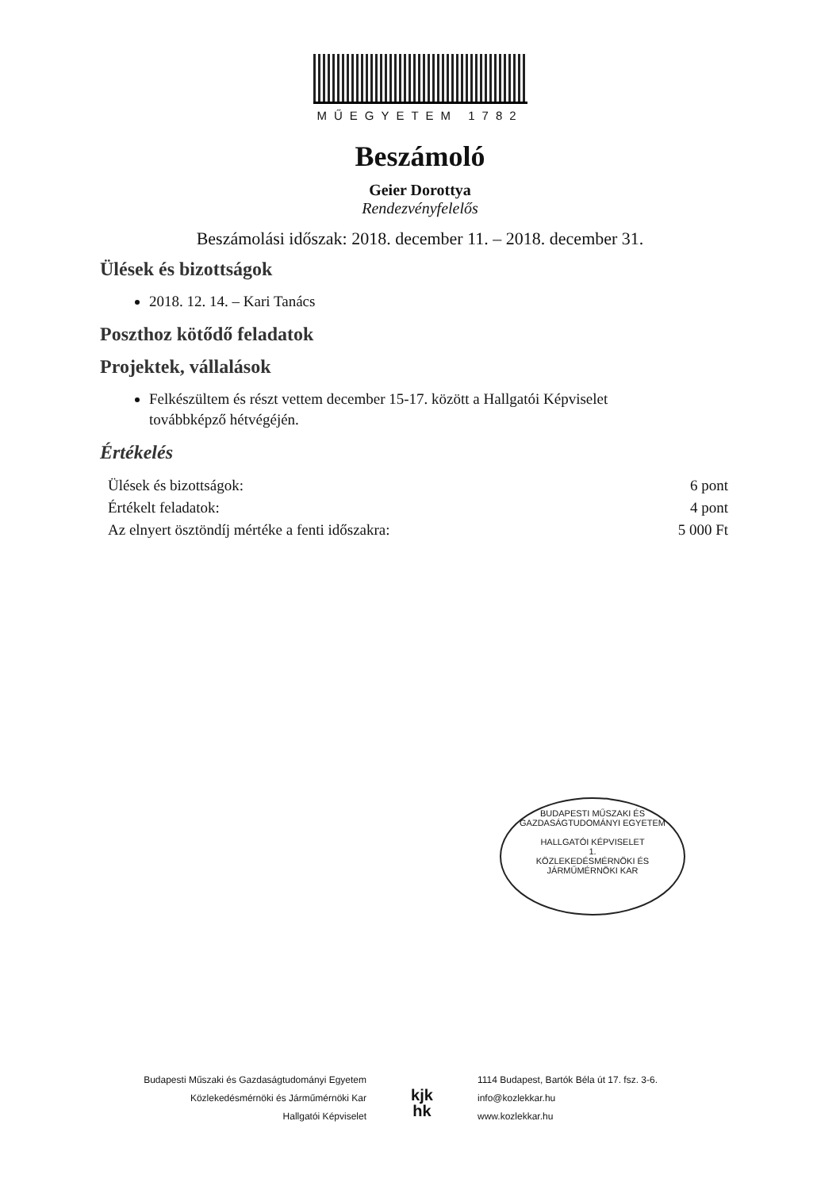MŰEGYETEM 1782
Beszámoló
Geier Dorottya
Rendezvényfelelős
Beszámolási időszak: 2018. december 11. – 2018. december 31.
Ülések és bizottságok
2018. 12. 14. – Kari Tanács
Poszthoz kötődő feladatok
Projektek, vállalások
Felkészültem és részt vettem december 15-17. között a Hallgatói Képviselet továbbképző hétvégéjén.
Értékelés
| Ülések és bizottságok: | 6 pont |
| Értékelt feladatok: | 4 pont |
| Az elnyert ösztöndíj mértéke a fenti időszakra: | 5 000 Ft |
BUDAPESTI MŰSZAKI ÉS GAZDASÁGTUDOMÁNYI EGYETEM
HALLGATÓI KÉPVISELET
1.
KÖZLEKEDÉSMÉRNÖKI ÉS JÁRMŰMÉRNÖKI KAR
Budapesti Műszaki és Gazdaságtudományi Egyetem
Közlekedésmérnöki és Járműmérnöki Kar
Hallgatói Képviselet
kjk
hk
1114 Budapest, Bartók Béla út 17. fsz. 3-6.
info@kozlekkar.hu
www.kozlekkar.hu